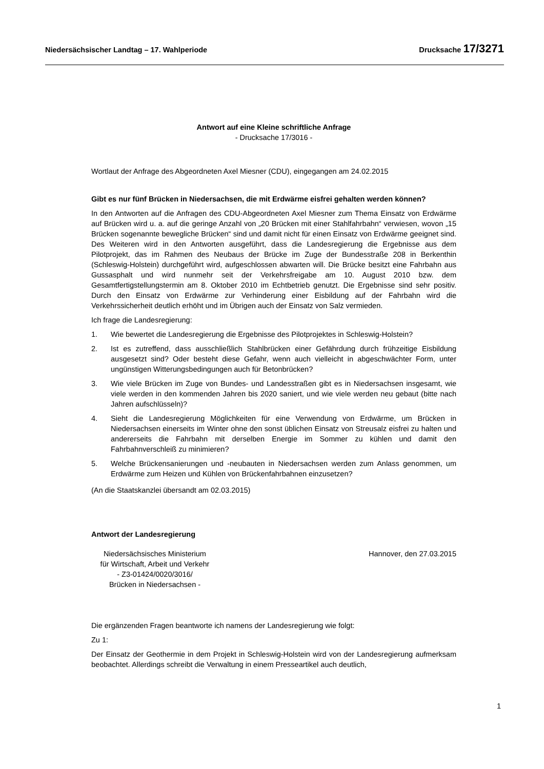Niedersächsischer Landtag – 17. Wahlperiode Drucksache 17/3271
Antwort auf eine Kleine schriftliche Anfrage
- Drucksache 17/3016 -
Wortlaut der Anfrage des Abgeordneten Axel Miesner (CDU), eingegangen am 24.02.2015
Gibt es nur fünf Brücken in Niedersachsen, die mit Erdwärme eisfrei gehalten werden können?
In den Antworten auf die Anfragen des CDU-Abgeordneten Axel Miesner zum Thema Einsatz von Erdwärme auf Brücken wird u. a. auf die geringe Anzahl von „20 Brücken mit einer Stahlfahrbahn“ verwiesen, wovon „15 Brücken sogenannte bewegliche Brücken“ sind und damit nicht für einen Einsatz von Erdwärme geeignet sind. Des Weiteren wird in den Antworten ausgeführt, dass die Landesregierung die Ergebnisse aus dem Pilotprojekt, das im Rahmen des Neubaus der Brücke im Zuge der Bundesstraße 208 in Berkenthin (Schleswig-Holstein) durchgeführt wird, aufgeschlossen abwarten will. Die Brücke besitzt eine Fahrbahn aus Gussasphalt und wird nunmehr seit der Verkehrsfreigabe am 10. August 2010 bzw. dem Gesamtfertigstellungstermin am 8. Oktober 2010 im Echtbetrieb genutzt. Die Ergebnisse sind sehr positiv. Durch den Einsatz von Erdwärme zur Verhinderung einer Eisbildung auf der Fahrbahn wird die Verkehrssicherheit deutlich erhöht und im Übrigen auch der Einsatz von Salz vermieden.
Ich frage die Landesregierung:
1. Wie bewertet die Landesregierung die Ergebnisse des Pilotprojektes in Schleswig-Holstein?
2. Ist es zutreffend, dass ausschließlich Stahlbrücken einer Gefährdung durch frühzeitige Eisbildung ausgesetzt sind? Oder besteht diese Gefahr, wenn auch vielleicht in abgeschwächter Form, unter ungünstigen Witterungsbedingungen auch für Betonbrücken?
3. Wie viele Brücken im Zuge von Bundes- und Landesstraßen gibt es in Niedersachsen insgesamt, wie viele werden in den kommenden Jahren bis 2020 saniert, und wie viele werden neu gebaut (bitte nach Jahren aufschlüsseln)?
4. Sieht die Landesregierung Möglichkeiten für eine Verwendung von Erdwärme, um Brücken in Niedersachsen einerseits im Winter ohne den sonst üblichen Einsatz von Streusalz eisfrei zu halten und andererseits die Fahrbahn mit derselben Energie im Sommer zu kühlen und damit den Fahrbahnverschleiß zu minimieren?
5. Welche Brückensanierungen und -neubauten in Niedersachsen werden zum Anlass genommen, um Erdwärme zum Heizen und Kühlen von Brückenfahrbahnen einzusetzen?
(An die Staatskanzlei übersandt am 02.03.2015)
Antwort der Landesregierung
Niedersächsisches Ministerium
für Wirtschaft, Arbeit und Verkehr
- Z3-01424/0020/3016/
Brücken in Niedersachsen -
Hannover, den 27.03.2015
Die ergänzenden Fragen beantworte ich namens der Landesregierung wie folgt:
Zu 1:
Der Einsatz der Geothermie in dem Projekt in Schleswig-Holstein wird von der Landesregierung aufmerksam beobachtet. Allerdings schreibt die Verwaltung in einem Presseartikel auch deutlich,
1